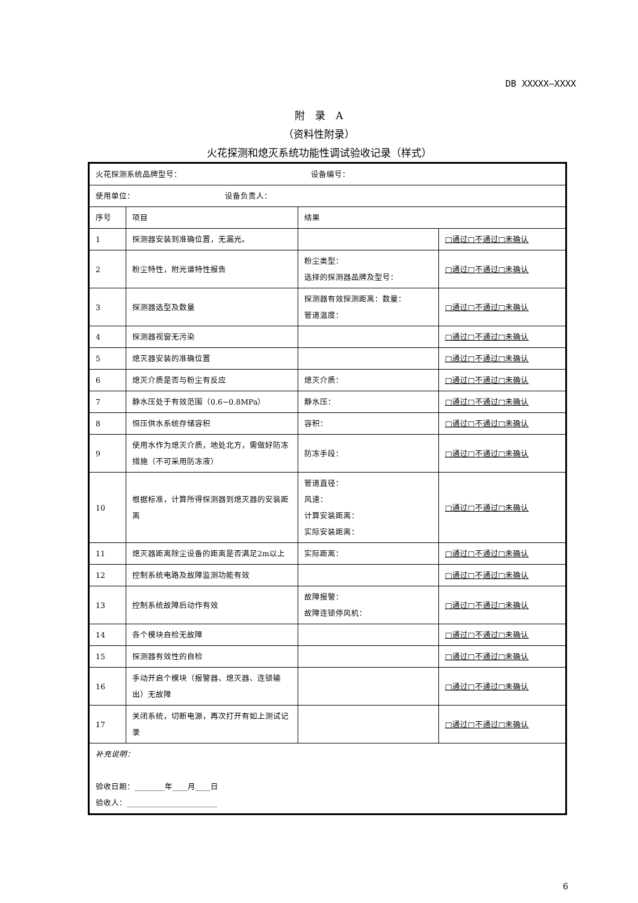DB XXXXX—XXXX
附　录　A
（资料性附录）
火花探测和熄灭系统功能性调试验收记录（样式）
| 火花探测系统品牌型号： 设备编号： | | | |
| 使用单位： 设备负责人： | | | |
| 序号 | 项目 | 结果 | |
| 1 | 探测器安装到准确位置，无漏光。 | | □通过□不通过□未确认 |
| 2 | 粉尘特性，附光谱特性报告 | 粉尘类型： 选择的探测器品牌及型号： | □通过□不通过□未确认 |
| 3 | 探测器选型及数量 | 探测器有效探测距离：数量： 管道温度： | □通过□不通过□未确认 |
| 4 | 探测器视窗无污染 | | □通过□不通过□未确认 |
| 5 | 熄灭器安装的准确位置 | | □通过□不通过□未确认 |
| 6 | 熄灭介质是否与粉尘有反应 | 熄灭介质： | □通过□不通过□未确认 |
| 7 | 静水压处于有效范围（0.6~0.8MPa） | 静水压： | □通过□不通过□未确认 |
| 8 | 恒压供水系统存储容积 | 容积： | □通过□不通过□未确认 |
| 9 | 使用水作为熄灭介质，地处北方，需做好防冻措施（不可采用防冻液） | 防冻手段： | □通过□不通过□未确认 |
| 10 | 根据标准，计算所得探测器到熄灭器的安装距离 | 管道直径： 风速： 计算安装距离： 实际安装距离： | □通过□不通过□未确认 |
| 11 | 熄灭器距离除尘设备的距离是否满足2m以上 | 实际距离： | □通过□不通过□未确认 |
| 12 | 控制系统电路及故障监测功能有效 | | □通过□不通过□未确认 |
| 13 | 控制系统故障后动作有效 | 故障报警： 故障连锁停风机： | □通过□不通过□未确认 |
| 14 | 各个模块自检无故障 | | □通过□不通过□未确认 |
| 15 | 探测器有效性的自检 | | □通过□不通过□未确认 |
| 16 | 手动开启个模块（报警器、熄灭器、连锁输出）无故障 | | □通过□不通过□未确认 |
| 17 | 关闭系统，切断电源，再次打开有如上测试记录 | | □通过□不通过□未确认 |
| 补充说明： 验收日期：________年____月____日 验收人：________________________ | | | |
6